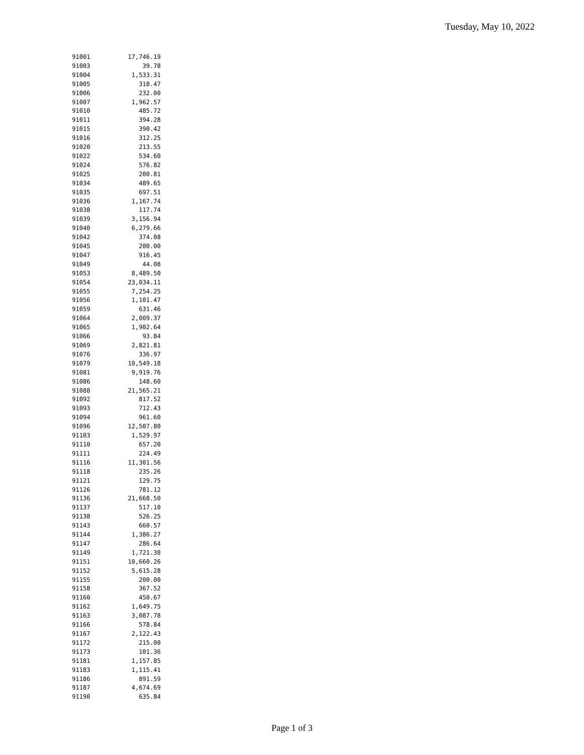Tuesday, May 10, 2022
| 91001 | 17,746.19 |
| 91003 | 39.78 |
| 91004 | 1,533.31 |
| 91005 | 318.47 |
| 91006 | 232.00 |
| 91007 | 1,962.57 |
| 91010 | 485.72 |
| 91011 | 394.28 |
| 91015 | 390.42 |
| 91016 | 312.25 |
| 91020 | 213.55 |
| 91022 | 534.60 |
| 91024 | 576.82 |
| 91025 | 200.81 |
| 91034 | 489.65 |
| 91035 | 697.51 |
| 91036 | 1,167.74 |
| 91038 | 117.74 |
| 91039 | 3,156.94 |
| 91040 | 6,279.66 |
| 91042 | 374.08 |
| 91045 | 200.00 |
| 91047 | 916.45 |
| 91049 | 44.08 |
| 91053 | 8,489.50 |
| 91054 | 23,034.11 |
| 91055 | 7,254.25 |
| 91056 | 1,101.47 |
| 91059 | 631.46 |
| 91064 | 2,009.37 |
| 91065 | 1,902.64 |
| 91066 | 93.84 |
| 91069 | 2,821.81 |
| 91076 | 336.97 |
| 91079 | 10,549.18 |
| 91081 | 9,919.76 |
| 91086 | 148.60 |
| 91088 | 21,565.21 |
| 91092 | 817.52 |
| 91093 | 712.43 |
| 91094 | 961.60 |
| 91096 | 12,507.80 |
| 91103 | 1,529.97 |
| 91110 | 657.20 |
| 91111 | 224.49 |
| 91116 | 11,301.56 |
| 91118 | 235.26 |
| 91121 | 129.75 |
| 91126 | 781.12 |
| 91136 | 21,668.50 |
| 91137 | 517.10 |
| 91138 | 526.25 |
| 91143 | 660.57 |
| 91144 | 1,386.27 |
| 91147 | 286.64 |
| 91149 | 1,721.38 |
| 91151 | 10,660.26 |
| 91152 | 5,615.28 |
| 91155 | 200.00 |
| 91158 | 367.52 |
| 91160 | 450.67 |
| 91162 | 1,649.75 |
| 91163 | 3,087.78 |
| 91166 | 578.84 |
| 91167 | 2,122.43 |
| 91172 | 215.00 |
| 91173 | 101.36 |
| 91181 | 1,157.85 |
| 91183 | 1,115.41 |
| 91186 | 891.59 |
| 91187 | 4,674.69 |
| 91190 | 635.84 |
Page 1 of 3